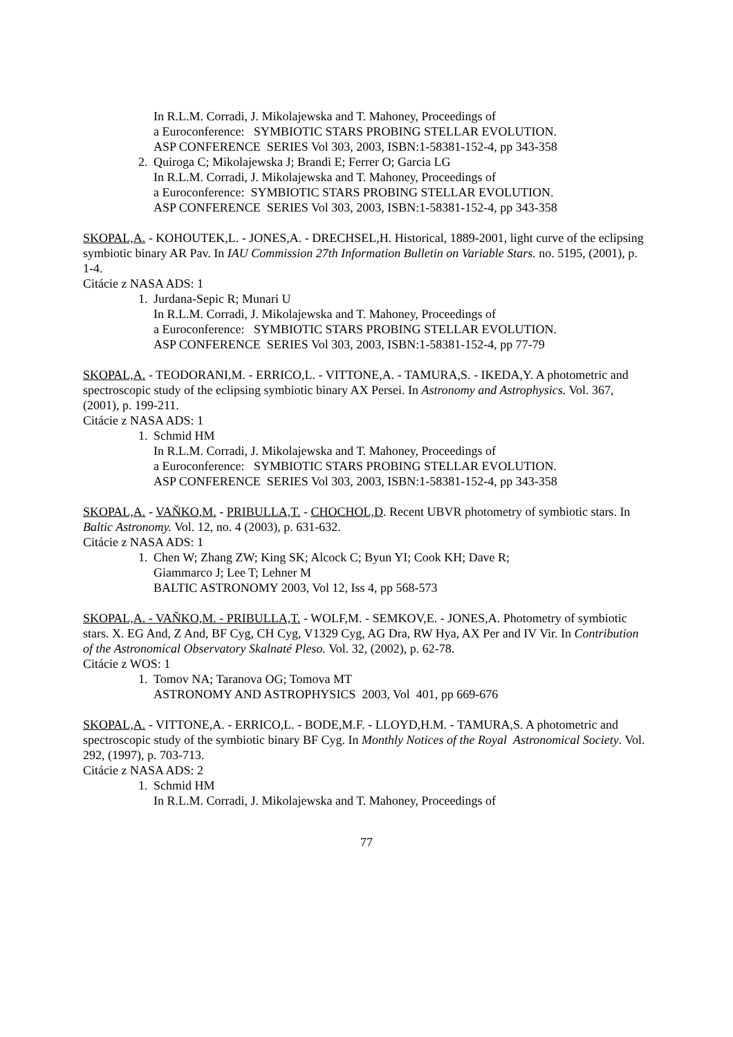In R.L.M. Corradi, J. Mikolajewska and T. Mahoney, Proceedings of
a Euroconference: SYMBIOTIC STARS PROBING STELLAR EVOLUTION.
ASP CONFERENCE SERIES Vol 303, 2003, ISBN:1-58381-152-4, pp 343-358
2. Quiroga C; Mikolajewska J; Brandi E; Ferrer O; Garcia LG
In R.L.M. Corradi, J. Mikolajewska and T. Mahoney, Proceedings of
a Euroconference: SYMBIOTIC STARS PROBING STELLAR EVOLUTION.
ASP CONFERENCE SERIES Vol 303, 2003, ISBN:1-58381-152-4, pp 343-358
SKOPAL,A. - KOHOUTEK,L. - JONES,A. - DRECHSEL,H. Historical, 1889-2001, light curve of the eclipsing symbiotic binary AR Pav. In IAU Commission 27th Information Bulletin on Variable Stars. no. 5195, (2001), p. 1-4.
Citácie z NASA ADS: 1
1. Jurdana-Sepic R; Munari U
In R.L.M. Corradi, J. Mikolajewska and T. Mahoney, Proceedings of
a Euroconference: SYMBIOTIC STARS PROBING STELLAR EVOLUTION.
ASP CONFERENCE SERIES Vol 303, 2003, ISBN:1-58381-152-4, pp 77-79
SKOPAL,A. - TEODORANI,M. - ERRICO,L. - VITTONE,A. - TAMURA,S. - IKEDA,Y. A photometric and spectroscopic study of the eclipsing symbiotic binary AX Persei. In Astronomy and Astrophysics. Vol. 367, (2001), p. 199-211.
Citácie z NASA ADS: 1
1. Schmid HM
In R.L.M. Corradi, J. Mikolajewska and T. Mahoney, Proceedings of
a Euroconference: SYMBIOTIC STARS PROBING STELLAR EVOLUTION.
ASP CONFERENCE SERIES Vol 303, 2003, ISBN:1-58381-152-4, pp 343-358
SKOPAL,A. - VAŇKO,M. - PRIBULLA,T. - CHOCHOL,D. Recent UBVR photometry of symbiotic stars. In Baltic Astronomy. Vol. 12, no. 4 (2003), p. 631-632.
Citácie z NASA ADS: 1
1. Chen W; Zhang ZW; King SK; Alcock C; Byun YI; Cook KH; Dave R;
Giammarco J; Lee T; Lehner M
BALTIC ASTRONOMY 2003, Vol 12, Iss 4, pp 568-573
SKOPAL,A. - VAŇKO,M. - PRIBULLA,T. - WOLF,M. - SEMKOV,E. - JONES,A. Photometry of symbiotic stars. X. EG And, Z And, BF Cyg, CH Cyg, V1329 Cyg, AG Dra, RW Hya, AX Per and IV Vir. In Contribution of the Astronomical Observatory Skalnaté Pleso. Vol. 32, (2002), p. 62-78.
Citácie z WOS: 1
1. Tomov NA; Taranova OG; Tomova MT
ASTRONOMY AND ASTROPHYSICS 2003, Vol 401, pp 669-676
SKOPAL,A. - VITTONE,A. - ERRICO,L. - BODE,M.F. - LLOYD,H.M. - TAMURA,S. A photometric and spectroscopic study of the symbiotic binary BF Cyg. In Monthly Notices of the Royal Astronomical Society. Vol. 292, (1997), p. 703-713.
Citácie z NASA ADS: 2
1. Schmid HM
In R.L.M. Corradi, J. Mikolajewska and T. Mahoney, Proceedings of
77